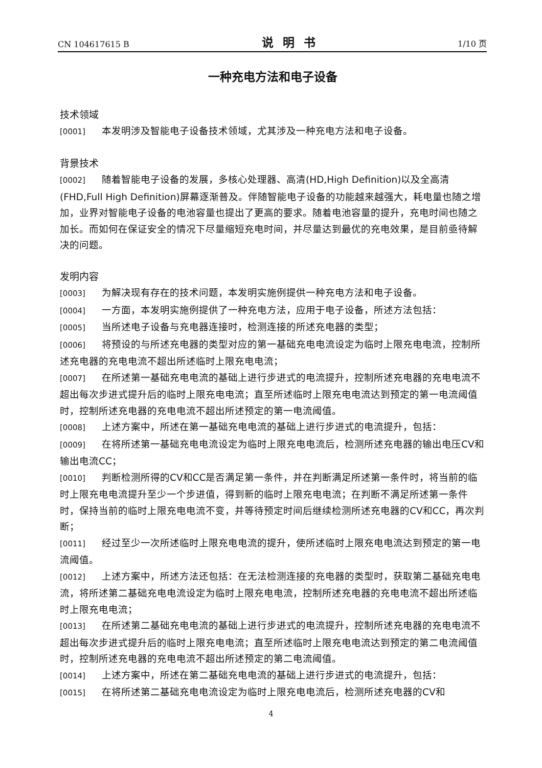CN 104617615 B 说明书 1/10 页
一种充电方法和电子设备
技术领域
[0001] 本发明涉及智能电子设备技术领域，尤其涉及一种充电方法和电子设备。
背景技术
[0002] 随着智能电子设备的发展，多核心处理器、高清(HD,High Definition)以及全高清(FHD,Full High Definition)屏幕逐渐普及。伴随智能电子设备的功能越来越强大，耗电量也随之增加，业界对智能电子设备的电池容量也提出了更高的要求。随着电池容量的提升，充电时间也随之加长。而如何在保证安全的情况下尽量缩短充电时间，并尽量达到最优的充电效果，是目前亟待解决的问题。
发明内容
[0003] 为解决现有存在的技术问题，本发明实施例提供一种充电方法和电子设备。
[0004] 一方面，本发明实施例提供了一种充电方法，应用于电子设备，所述方法包括：
[0005] 当所述电子设备与充电器连接时，检测连接的所述充电器的类型；
[0006] 将预设的与所述充电器的类型对应的第一基础充电电流设定为临时上限充电电流，控制所述充电器的充电电流不超出所述临时上限充电电流；
[0007] 在所述第一基础充电电流的基础上进行步进式的电流提升，控制所述充电器的充电电流不超出每次步进式提升后的临时上限充电电流；直至所述临时上限充电电流达到预定的第一电流阈值时，控制所述充电器的充电电流不超出所述预定的第一电流阈值。
[0008] 上述方案中，所述在第一基础充电电流的基础上进行步进式的电流提升，包括：
[0009] 在将所述第一基础充电电流设定为临时上限充电电流后，检测所述充电器的输出电压CV和输出电流CC；
[0010] 判断检测所得的CV和CC是否满足第一条件，并在判断满足所述第一条件时，将当前的临时上限充电电流提升至少一个步进值，得到新的临时上限充电电流；在判断不满足所述第一条件时，保持当前的临时上限充电电流不变，并等待预定时间后继续检测所述充电器的CV和CC，再次判断；
[0011] 经过至少一次所述临时上限充电电流的提升，使所述临时上限充电电流达到预定的第一电流阈值。
[0012] 上述方案中，所述方法还包括：在无法检测连接的充电器的类型时，获取第二基础充电电流，将所述第二基础充电电流设定为临时上限充电电流，控制所述充电器的充电电流不超出所述临时上限充电电流；
[0013] 在所述第二基础充电电流的基础上进行步进式的电流提升，控制所述充电器的充电电流不超出每次步进式提升后的临时上限充电电流；直至所述临时上限充电电流达到预定的第二电流阈值时，控制所述充电器的充电电流不超出所述预定的第二电流阈值。
[0014] 上述方案中，所述在第二基础充电电流的基础上进行步进式的电流提升，包括：
[0015] 在将所述第二基础充电电流设定为临时上限充电电流后，检测所述充电器的CV和
4